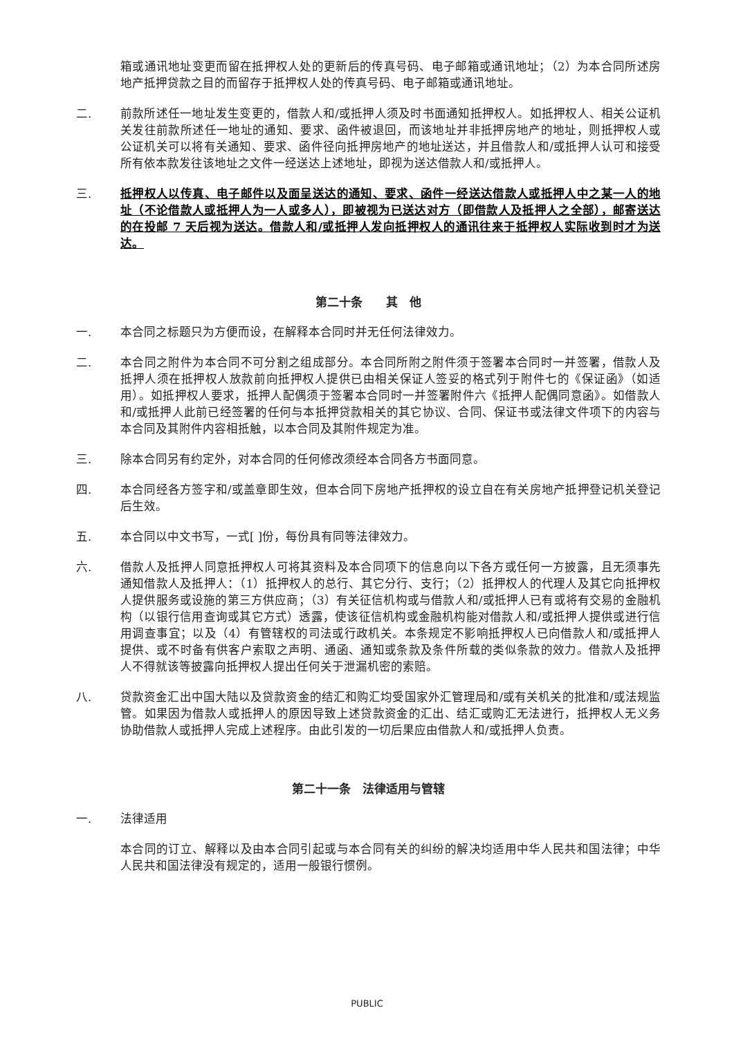箱或通讯地址变更而留在抵押权人处的更新后的传真号码、电子邮箱或通讯地址；（2）为本合同所述房地产抵押贷款之目的而留存于抵押权人处的传真号码、电子邮箱或通讯地址。
二. 前款所述任一地址发生变更的，借款人和/或抵押人须及时书面通知抵押权人。如抵押权人、相关公证机关发往前款所述任一地址的通知、要求、函件被退回，而该地址并非抵押房地产的地址，则抵押权人或公证机关可以将有关通知、要求、函件径向抵押房地产的地址送达，并且借款人和/或抵押人认可和接受所有依本款发往该地址之文件一经送达上述地址，即视为送达借款人和/或抵押人。
三. 抵押权人以传真、电子邮件以及面呈送达的通知、要求、函件一经送达借款人或抵押人中之某一人的地址（不论借款人或抵押人为一人或多人），即被视为已送达对方（即借款人及抵押人之全部），邮寄送达的在投邮 7 天后视为送达。借款人和/或抵押人发向抵押权人的通讯往来于抵押权人实际收到时才为送达。
第二十条　　其　他
一. 本合同之标题只为方便而设，在解释本合同时并无任何法律效力。
二. 本合同之附件为本合同不可分割之组成部分。本合同所附之附件须于签署本合同时一并签署，借款人及抵押人须在抵押权人放款前向抵押权人提供已由相关保证人签妥的格式列于附件七的《保证函》（如适用）。如抵押权人要求，抵押人配偶须于签署本合同时一并签署附件六《抵押人配偶同意函》。如借款人和/或抵押人此前已经签署的任何与本抵押贷款相关的其它协议、合同、保证书或法律文件项下的内容与本合同及其附件内容相抵触，以本合同及其附件规定为准。
三. 除本合同另有约定外，对本合同的任何修改须经本合同各方书面同意。
四. 本合同经各方签字和/或盖章即生效，但本合同下房地产抵押权的设立自在有关房地产抵押登记机关登记后生效。
五. 本合同以中文书写，一式[ ]份，每份具有同等法律效力。
六. 借款人及抵押人同意抵押权人可将其资料及本合同项下的信息向以下各方或任何一方披露，且无须事先通知借款人及抵押人：（1）抵押权人的总行、其它分行、支行；（2）抵押权人的代理人及其它向抵押权人提供服务或设施的第三方供应商；（3）有关征信机构或与借款人和/或抵押人已有或将有交易的金融机构（以银行信用查询或其它方式）透露，使该征信机构或金融机构能对借款人和/或抵押人提供或进行信用调查事宜；以及（4）有管辖权的司法或行政机关。本条规定不影响抵押权人已向借款人和/或抵押人提供、或不时备有供客户索取之声明、通函、通知或条款及条件所载的类似条款的效力。借款人及抵押人不得就该等披露向抵押权人提出任何关于泄漏机密的索赔。
八. 贷款资金汇出中国大陆以及贷款资金的结汇和购汇均受国家外汇管理局和/或有关机关的批准和/或法规监管。如果因为借款人或抵押人的原因导致上述贷款资金的汇出、结汇或购汇无法进行，抵押权人无义务协助借款人或抵押人完成上述程序。由此引发的一切后果应由借款人和/或抵押人负责。
第二十一条　法律适用与管辖
一. 法律适用
本合同的订立、解释以及由本合同引起或与本合同有关的纠纷的解决均适用中华人民共和国法律；中华人民共和国法律没有规定的，适用一般银行惯例。
PUBLIC